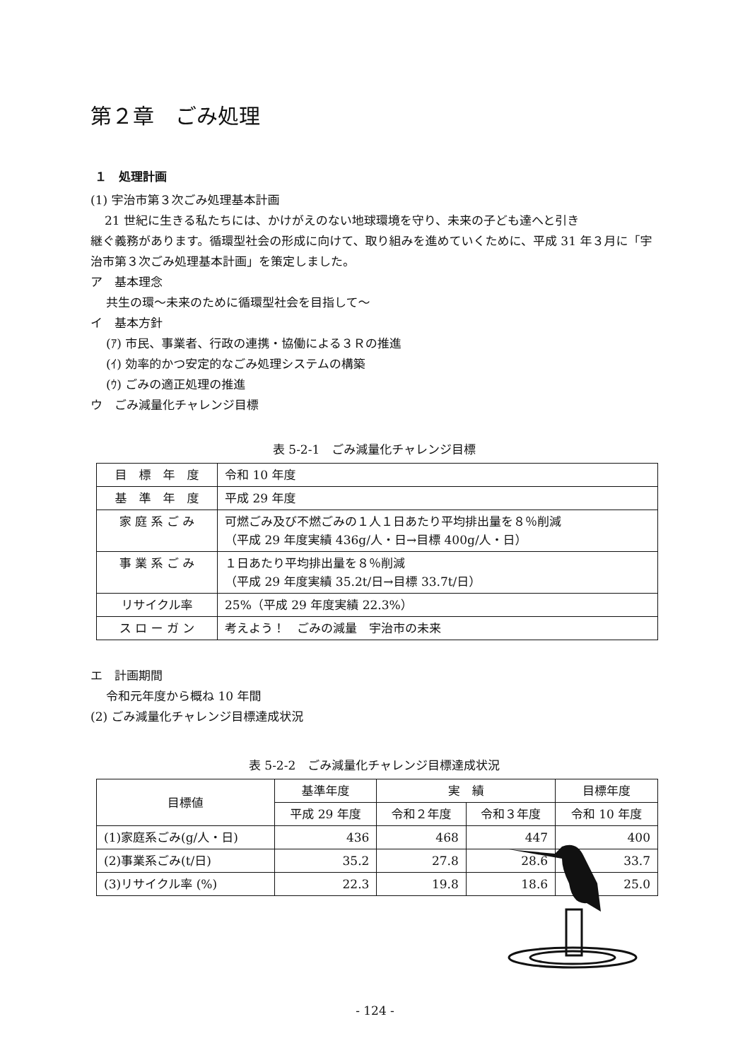第２章　ごみ処理
１　処理計画
(1) 宇治市第３次ごみ処理基本計画
21 世紀に生きる私たちには、かけがえのない地球環境を守り、未来の子ども達へと引き
継ぐ義務があります。循環型社会の形成に向けて、取り組みを進めていくために、平成 31 年３月に「宇治市第３次ごみ処理基本計画」を策定しました。
ア　基本理念
共生の環～未来のために循環型社会を目指して～
イ　基本方針
(ｱ) 市民、事業者、行政の連携・協働による３Ｒの推進
(ｲ) 効率的かつ安定的なごみ処理システムの構築
(ｳ) ごみの適正処理の推進
ウ　ごみ減量化チャレンジ目標
表 5-2-1　ごみ減量化チャレンジ目標
| 目 標 年 度 | 令和 10 年度 |
| 基 準 年 度 | 平成 29 年度 |
| 家 庭 系 ご み | 可燃ごみ及び不燃ごみの１人１日あたり平均排出量を８％削減 （平成 29 年度実績 436g/人・日→目標 400g/人・日） |
| 事 業 系 ご み | １日あたり平均排出量を８％削減 （平成 29 年度実績 35.2t/日→目標 33.7t/日） |
| リサイクル率 | 25%（平成 29 年度実績 22.3%） |
| ス ロ ー ガ ン | 考えよう！ ごみの減量 宇治市の未来 |
エ　計画期間
令和元年度から概ね 10 年間
(2) ごみ減量化チャレンジ目標達成状況
表 5-2-2　ごみ減量化チャレンジ目標達成状況
| 目標値 | 基準年度 | 実 績 | | 目標年度 |
| --- | --- | --- | --- | --- |
| | 平成 29 年度 | 令和２年度 | 令和３年度 | 令和 10 年度 |
| (1)家庭系ごみ(g/人・日) | 436 | 468 | 447 | 400 |
| (2)事業系ごみ(t/日) | 35.2 | 27.8 | 28.6 | 33.7 |
| (3)リサイクル率 (%) | 22.3 | 19.8 | 18.6 | 25.0 |
- 124 -